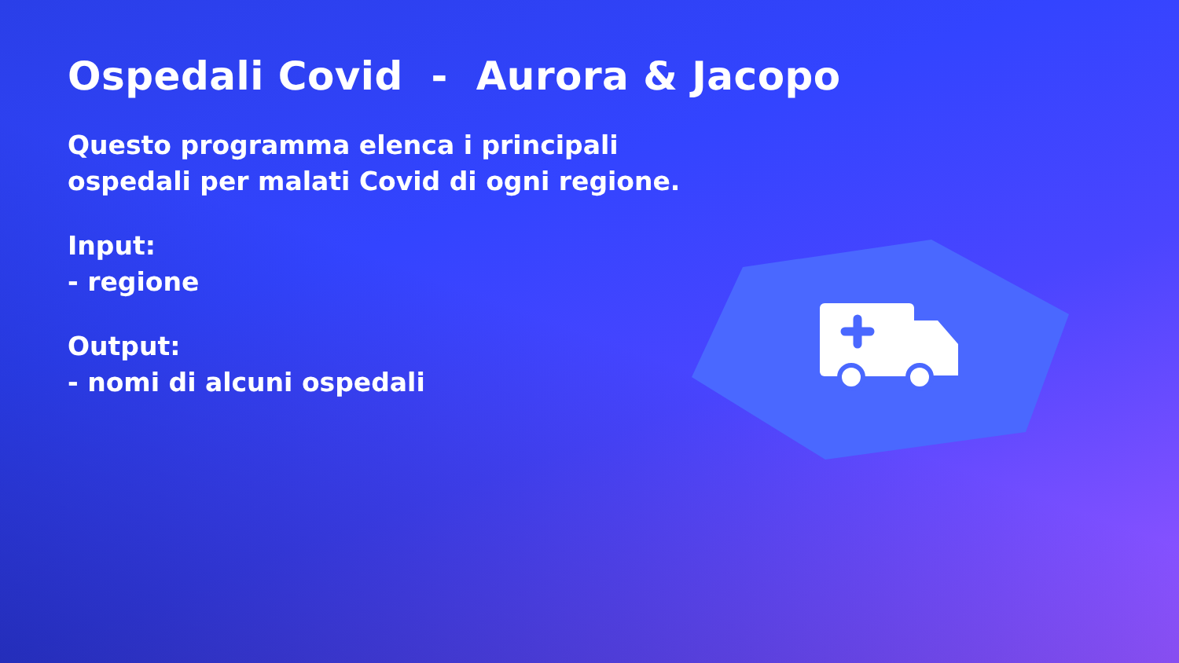Ospedali Covid - Aurora & Jacopo
Questo programma elenca i principali
ospedali per malati Covid di ogni regione.
Input:
- regione
Output:
- nomi di alcuni ospedali